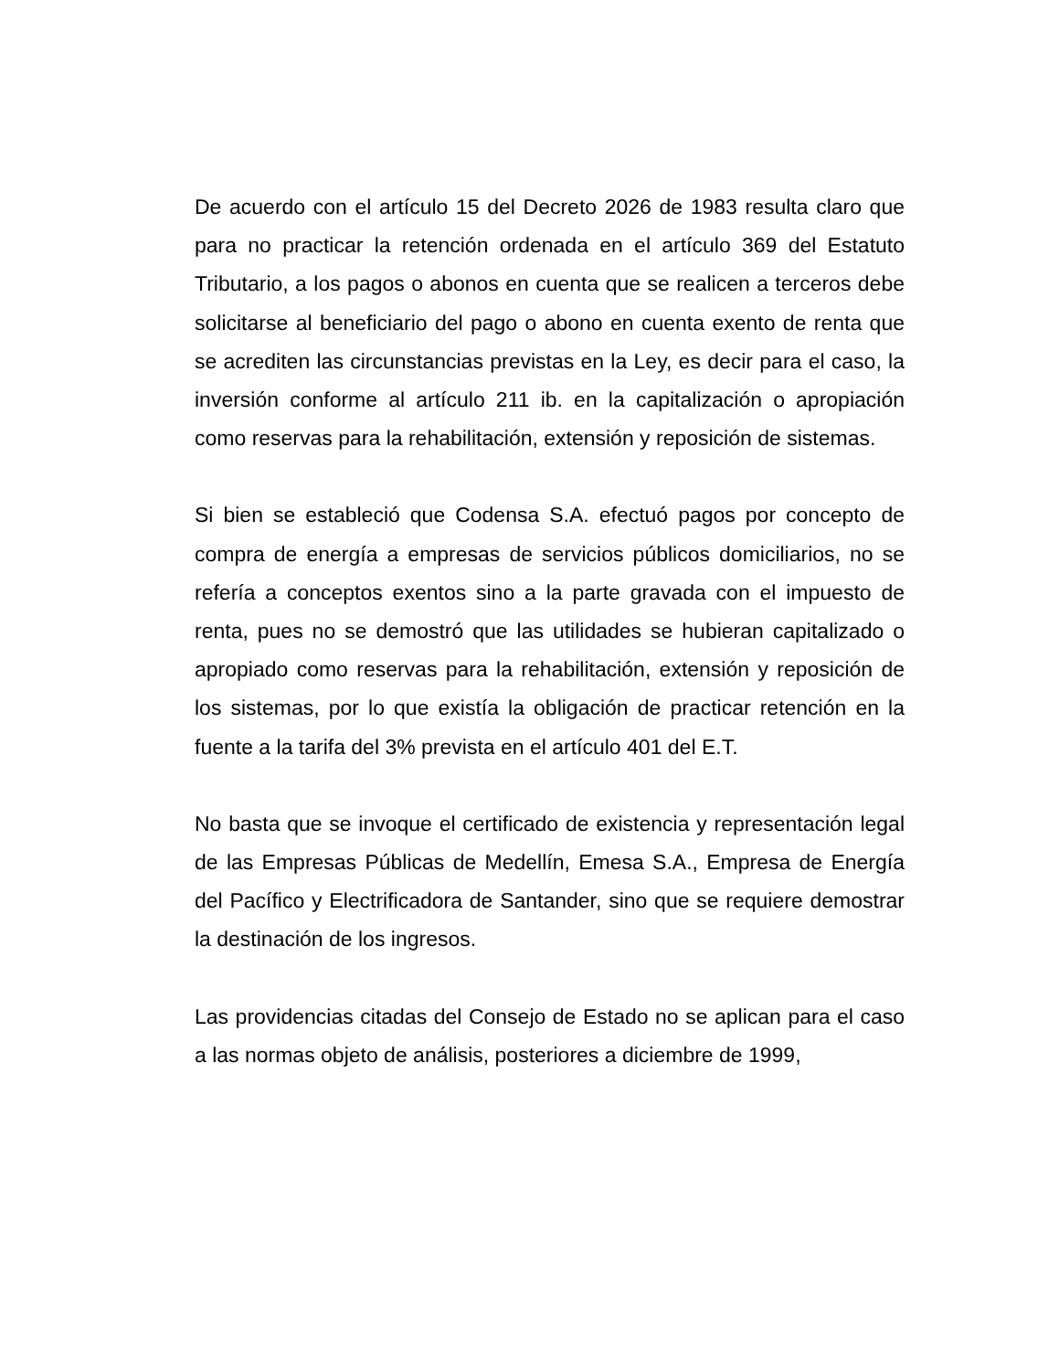De acuerdo con el artículo 15 del Decreto 2026 de 1983 resulta claro que para no practicar la retención ordenada en el artículo 369 del Estatuto Tributario, a los pagos o abonos en cuenta que se realicen a terceros debe solicitarse al beneficiario del pago o abono en cuenta exento de renta que se acrediten las circunstancias previstas en la Ley, es decir para el caso, la inversión conforme al artículo 211 ib. en la capitalización o apropiación como reservas para la rehabilitación, extensión y reposición de sistemas.
Si bien se estableció que Codensa S.A. efectuó pagos por concepto de compra de energía a empresas de servicios públicos domiciliarios, no se refería a conceptos exentos sino a la parte gravada con el impuesto de renta, pues no se demostró que las utilidades se hubieran capitalizado o apropiado como reservas para la rehabilitación, extensión y reposición de los sistemas, por lo que existía la obligación de practicar retención en la fuente a la tarifa del 3% prevista en el artículo 401 del E.T.
No basta que se invoque el certificado de existencia y representación legal de las Empresas Públicas de Medellín, Emesa S.A., Empresa de Energía del Pacífico y Electrificadora de Santander, sino que se requiere demostrar la destinación de los ingresos.
Las providencias citadas del Consejo de Estado no se aplican para el caso a las normas objeto de análisis, posteriores a diciembre de 1999,